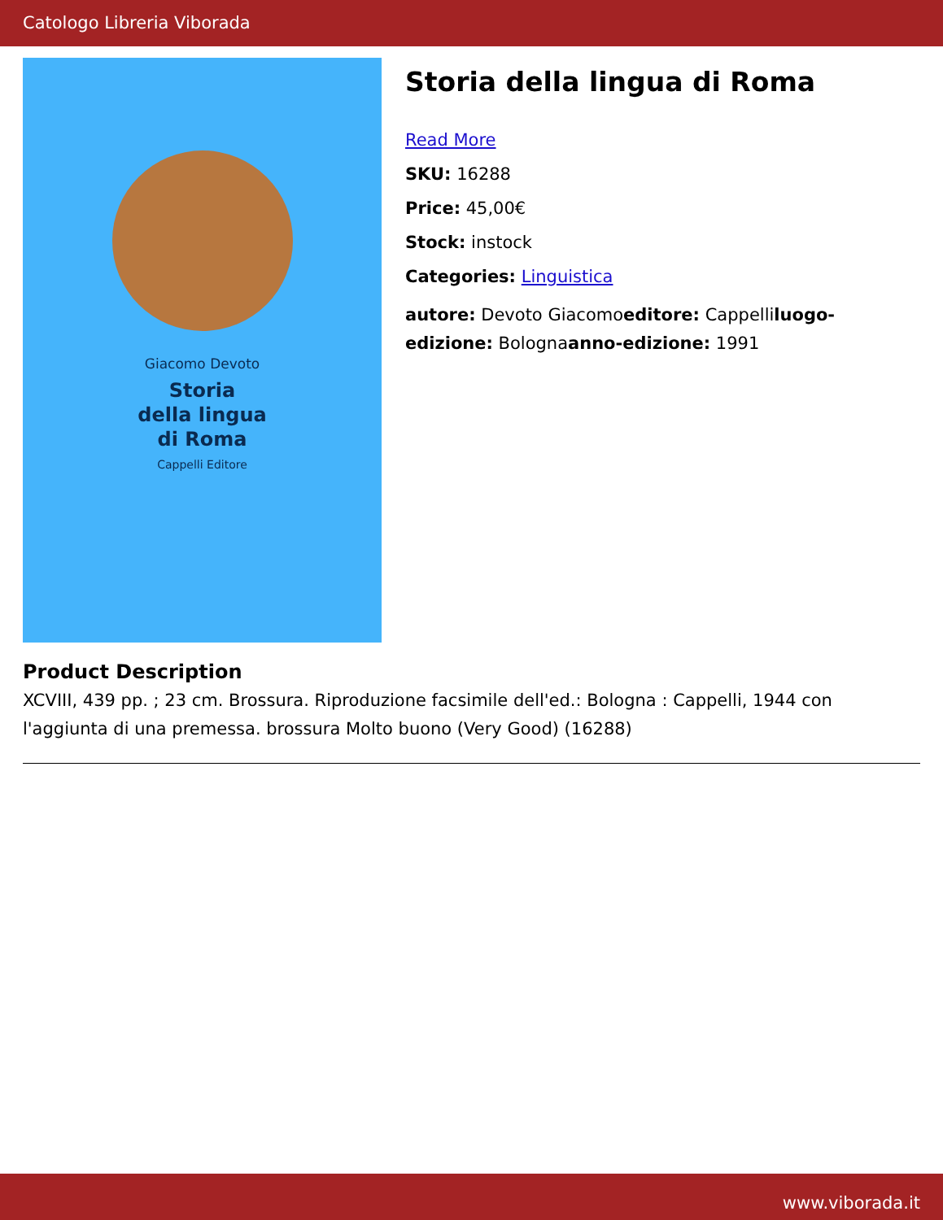Catologo Libreria Viborada
Giacomo Devoto
Storia
della lingua
di Roma
Cappelli Editore
Storia della lingua di Roma
Read More
SKU: 16288
Price: 45,00€
Stock: instock
Categories: Linguistica
autore: Devoto Giacomoeditore: Cappelliluogo-edizione: Bolognaanno-edizione: 1991
Product Description
XCVIII, 439 pp. ; 23 cm. Brossura. Riproduzione facsimile dell'ed.: Bologna : Cappelli, 1944 con l'aggiunta di una premessa. brossura Molto buono (Very Good) (16288)
www.viborada.it